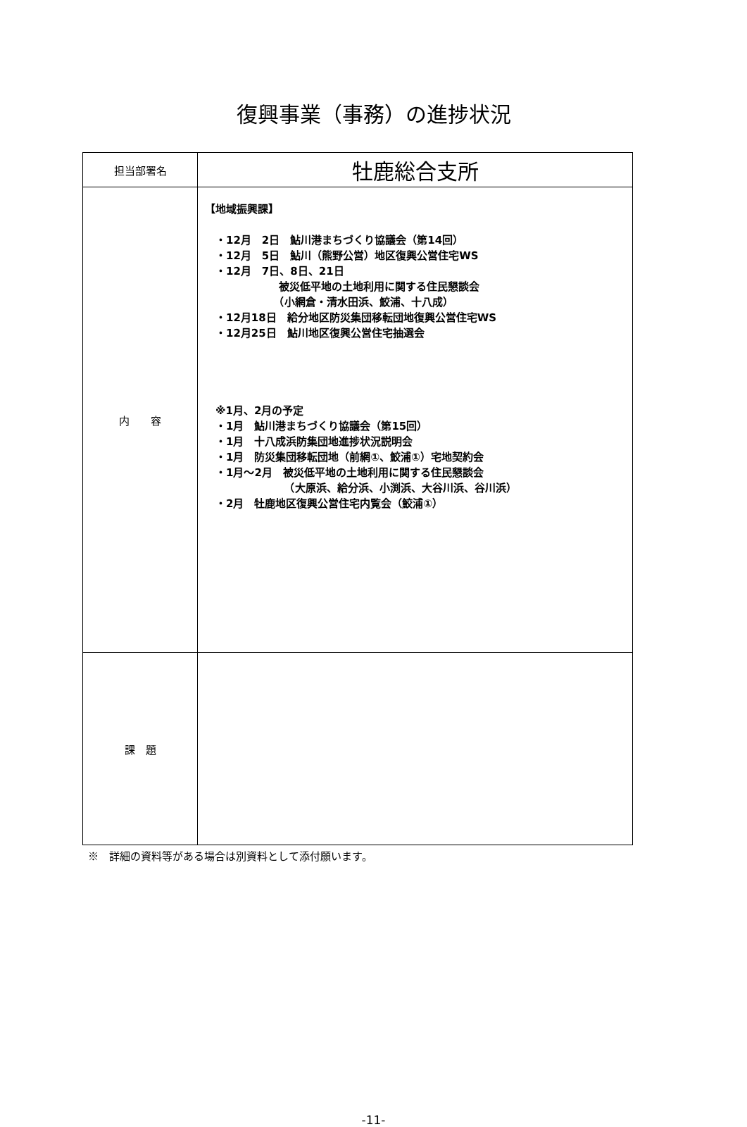復興事業（事務）の進捗状況
| 担当部署名 | 牡鹿総合支所 |
| 内 容 | 【地域振興課】 ・12月 2日 鮎川港まちづくり協議会（第14回） ・12月 5日 鮎川（熊野公営）地区復興公営住宅WS ・12月 7日、8日、21日 被災低平地の土地利用に関する住民懇談会 （小網倉・清水田浜、鮫浦、十八成） ・12月18日 給分地区防災集団移転団地復興公営住宅WS ・12月25日 鮎川地区復興公営住宅抽選会 ※1月、2月の予定 ・1月 鮎川港まちづくり協議会（第15回） ・1月 十八成浜防集団地進捗状況説明会 ・1月 防災集団移転団地（前網①、鮫浦①）宅地契約会 ・1月～2月 被災低平地の土地利用に関する住民懇談会 （大原浜、給分浜、小渕浜、大谷川浜、谷川浜） ・2月 牡鹿地区復興公営住宅内覧会（鮫浦①） |
| 課 題 | |
※　詳細の資料等がある場合は別資料として添付願います。
-11-